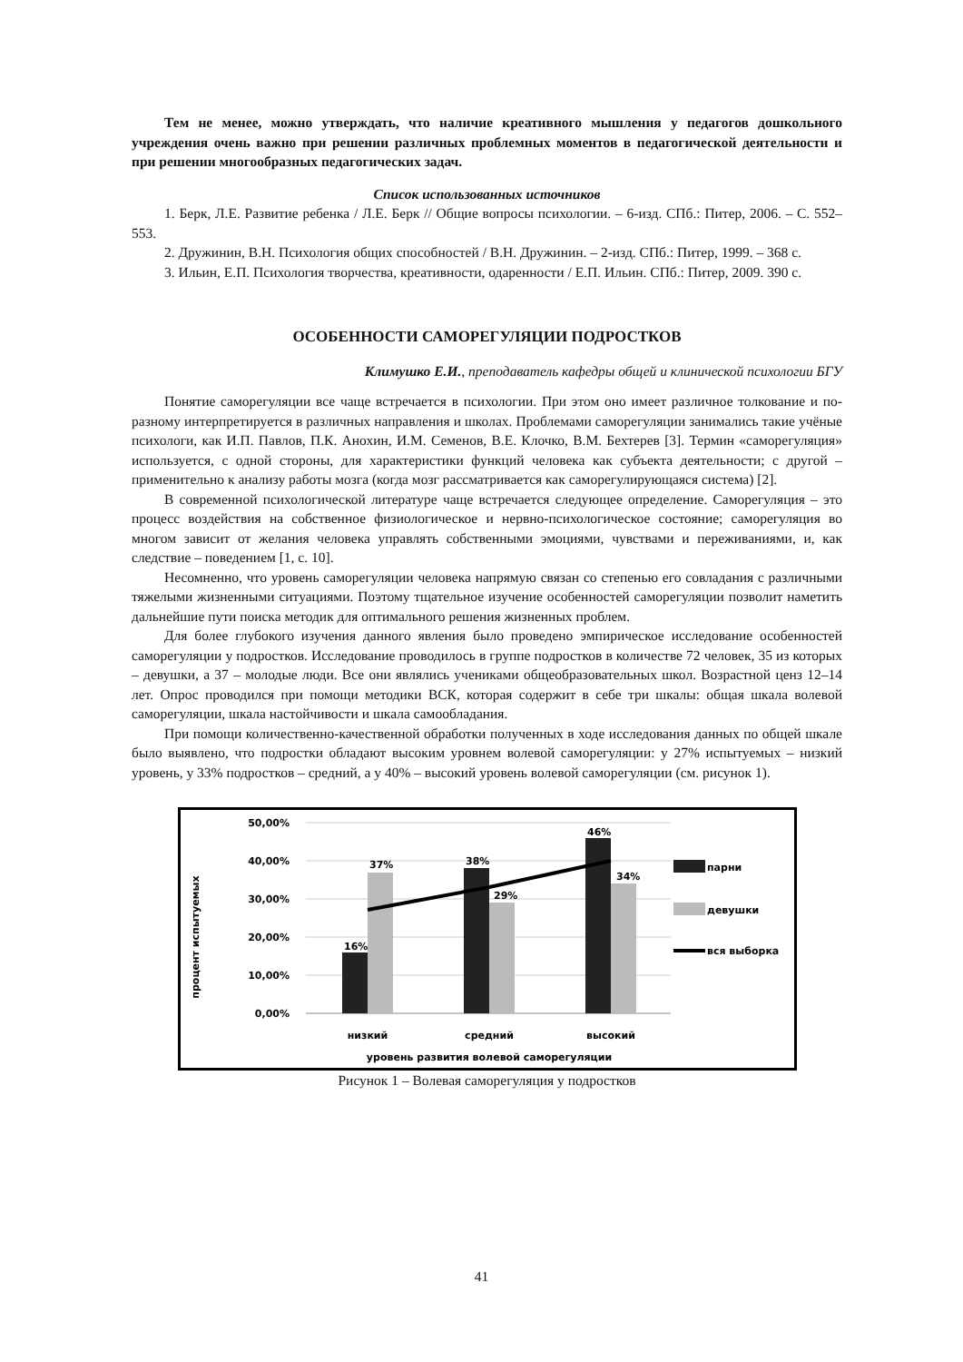Тем не менее, можно утверждать, что наличие креативного мышления у педагогов дошкольного учреждения очень важно при решении различных проблемных моментов в педагогической деятельности и при решении многообразных педагогических задач.
Список использованных источников
1. Берк, Л.Е. Развитие ребенка / Л.Е. Берк // Общие вопросы психологии. – 6-изд. СПб.: Питер, 2006. – С. 552–553.
2. Дружинин, В.Н. Психология общих способностей / В.Н. Дружинин. – 2-изд. СПб.: Питер, 1999. – 368 с.
3. Ильин, Е.П. Психология творчества, креативности, одаренности / Е.П. Ильин. СПб.: Питер, 2009. 390 с.
ОСОБЕННОСТИ САМОРЕГУЛЯЦИИ ПОДРОСТКОВ
Климушко Е.И., преподаватель кафедры общей и клинической психологии БГУ
Понятие саморегуляции все чаще встречается в психологии. При этом оно имеет различное толкование и по-разному интерпретируется в различных направления и школах. Проблемами саморегуляции занимались такие учёные психологи, как И.П. Павлов, П.К. Анохин, И.М. Семенов, В.Е. Клочко, В.М. Бехтерев [3]. Термин «саморегуляция» используется, с одной стороны, для характеристики функций человека как субъекта деятельности; с другой – применительно к анализу работы мозга (когда мозг рассматривается как саморегулирующаяся система) [2].
В современной психологической литературе чаще встречается следующее определение. Саморегуляция – это процесс воздействия на собственное физиологическое и нервно-психологическое состояние; саморегуляция во многом зависит от желания человека управлять собственными эмоциями, чувствами и переживаниями, и, как следствие – поведением [1, с. 10].
Несомненно, что уровень саморегуляции человека напрямую связан со степенью его совладания с различными тяжелыми жизненными ситуациями. Поэтому тщательное изучение особенностей саморегуляции позволит наметить дальнейшие пути поиска методик для оптимального решения жизненных проблем.
Для более глубокого изучения данного явления было проведено эмпирическое исследование особенностей саморегуляции у подростков. Исследование проводилось в группе подростков в количестве 72 человек, 35 из которых – девушки, а 37 – молодые люди. Все они являлись учениками общеобразовательных школ. Возрастной ценз 12–14 лет. Опрос проводился при помощи методики ВСК, которая содержит в себе три шкалы: общая шкала волевой саморегуляции, шкала настойчивости и шкала самообладания.
При помощи количественно-качественной обработки полученных в ходе исследования данных по общей шкале было выявлено, что подростки обладают высоким уровнем волевой саморегуляции: у 27% испытуемых – низкий уровень, у 33% подростков – средний, а у 40% – высокий уровень волевой саморегуляции (см. рисунок 1).
процент испытуемых
50,00%
40,00%
30,00%
20,00%
10,00%
0,00%
16%
37%
38%
29%
46%
34%
низкий
средний
высокий
уровень развития волевой саморегуляции
парни
девушки
вся выборка
Рисунок 1 – Волевая саморегуляция у подростков
41